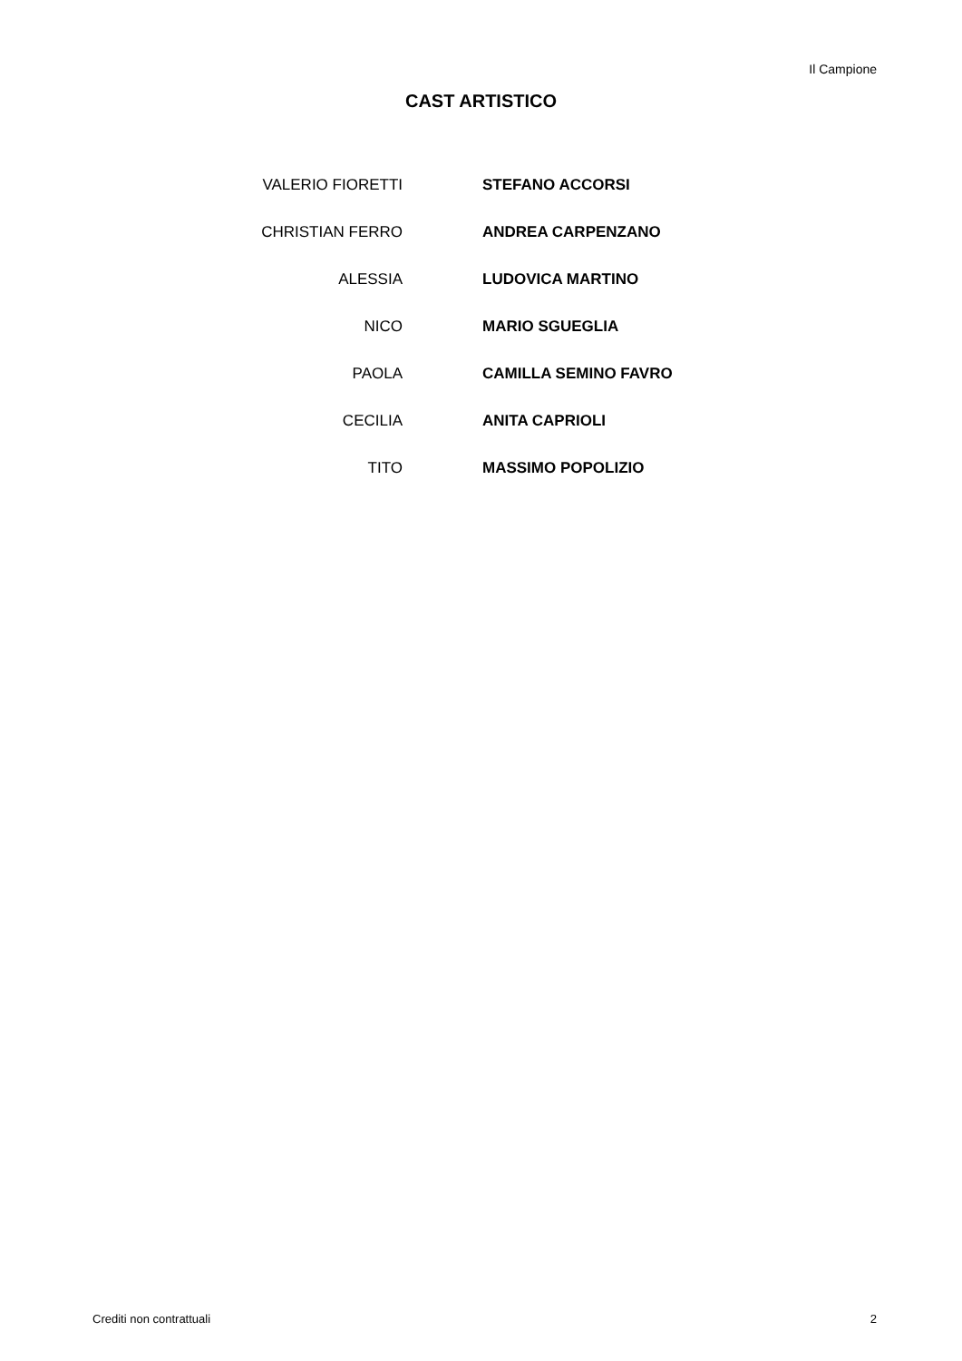Il Campione
CAST ARTISTICO
| VALERIO FIORETTI | STEFANO ACCORSI |
| CHRISTIAN FERRO | ANDREA CARPENZANO |
| ALESSIA | LUDOVICA MARTINO |
| NICO | MARIO SGUEGLIA |
| PAOLA | CAMILLA SEMINO FAVRO |
| CECILIA | ANITA CAPRIOLI |
| TITO | MASSIMO POPOLIZIO |
Crediti non contrattuali 2